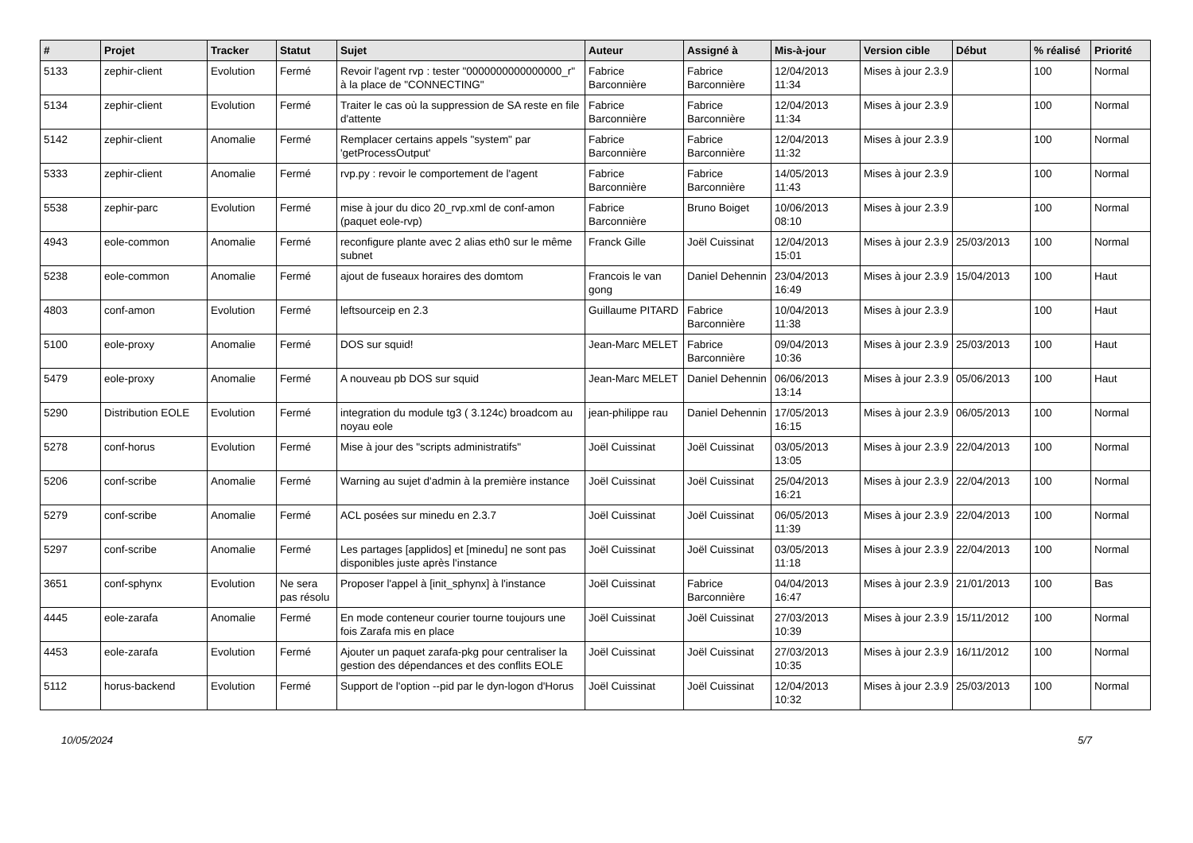| # | Projet | Tracker | Statut | Sujet | Auteur | Assigné à | Mis-à-jour | Version cible | Début | % réalisé | Priorité |
| --- | --- | --- | --- | --- | --- | --- | --- | --- | --- | --- | --- |
| 5133 | zephir-client | Evolution | Fermé | Revoir l'agent rvp : tester "0000000000000000_r" à la place de "CONNECTING" | Fabrice Barconnière | Fabrice Barconnière | 12/04/2013 11:34 | Mises à jour 2.3.9 | | 100 | Normal |
| 5134 | zephir-client | Evolution | Fermé | Traiter le cas où la suppression de SA reste en file d'attente | Fabrice Barconnière | Fabrice Barconnière | 12/04/2013 11:34 | Mises à jour 2.3.9 | | 100 | Normal |
| 5142 | zephir-client | Anomalie | Fermé | Remplacer certains appels "system" par 'getProcessOutput' | Fabrice Barconnière | Fabrice Barconnière | 12/04/2013 11:32 | Mises à jour 2.3.9 | | 100 | Normal |
| 5333 | zephir-client | Anomalie | Fermé | rvp.py : revoir le comportement de l'agent | Fabrice Barconnière | Fabrice Barconnière | 14/05/2013 11:43 | Mises à jour 2.3.9 | | 100 | Normal |
| 5538 | zephir-parc | Evolution | Fermé | mise à jour du dico 20_rvp.xml de conf-amon (paquet eole-rvp) | Fabrice Barconnière | Bruno Boiget | 10/06/2013 08:10 | Mises à jour 2.3.9 | | 100 | Normal |
| 4943 | eole-common | Anomalie | Fermé | reconfigure plante avec 2 alias eth0 sur le même subnet | Franck Gille | Joël Cuissinat | 12/04/2013 15:01 | Mises à jour 2.3.9 | 25/03/2013 | 100 | Normal |
| 5238 | eole-common | Anomalie | Fermé | ajout de fuseaux horaires des domtom | Francois le van gong | Daniel Dehennin | 23/04/2013 16:49 | Mises à jour 2.3.9 | 15/04/2013 | 100 | Haut |
| 4803 | conf-amon | Evolution | Fermé | leftsourceip en 2.3 | Guillaume PITARD | Fabrice Barconnière | 10/04/2013 11:38 | Mises à jour 2.3.9 | | 100 | Haut |
| 5100 | eole-proxy | Anomalie | Fermé | DOS sur squid! | Jean-Marc MELET | Fabrice Barconnière | 09/04/2013 10:36 | Mises à jour 2.3.9 | 25/03/2013 | 100 | Haut |
| 5479 | eole-proxy | Anomalie | Fermé | A nouveau pb DOS sur squid | Jean-Marc MELET | Daniel Dehennin | 06/06/2013 13:14 | Mises à jour 2.3.9 | 05/06/2013 | 100 | Haut |
| 5290 | Distribution EOLE | Evolution | Fermé | integration du module tg3 ( 3.124c) broadcom au noyau eole | jean-philippe rau | Daniel Dehennin | 17/05/2013 16:15 | Mises à jour 2.3.9 | 06/05/2013 | 100 | Normal |
| 5278 | conf-horus | Evolution | Fermé | Mise à jour des "scripts administratifs" | Joël Cuissinat | Joël Cuissinat | 03/05/2013 13:05 | Mises à jour 2.3.9 | 22/04/2013 | 100 | Normal |
| 5206 | conf-scribe | Anomalie | Fermé | Warning au sujet d'admin à la première instance | Joël Cuissinat | Joël Cuissinat | 25/04/2013 16:21 | Mises à jour 2.3.9 | 22/04/2013 | 100 | Normal |
| 5279 | conf-scribe | Anomalie | Fermé | ACL posées sur minedu en 2.3.7 | Joël Cuissinat | Joël Cuissinat | 06/05/2013 11:39 | Mises à jour 2.3.9 | 22/04/2013 | 100 | Normal |
| 5297 | conf-scribe | Anomalie | Fermé | Les partages [applidos] et [minedu] ne sont pas disponibles juste après l'instance | Joël Cuissinat | Joël Cuissinat | 03/05/2013 11:18 | Mises à jour 2.3.9 | 22/04/2013 | 100 | Normal |
| 3651 | conf-sphynx | Evolution | Ne sera pas résolu | Proposer l'appel à [init_sphynx] à l'instance | Joël Cuissinat | Fabrice Barconnière | 04/04/2013 16:47 | Mises à jour 2.3.9 | 21/01/2013 | 100 | Bas |
| 4445 | eole-zarafa | Anomalie | Fermé | En mode conteneur courier tourne toujours une fois Zarafa mis en place | Joël Cuissinat | Joël Cuissinat | 27/03/2013 10:39 | Mises à jour 2.3.9 | 15/11/2012 | 100 | Normal |
| 4453 | eole-zarafa | Evolution | Fermé | Ajouter un paquet zarafa-pkg pour centraliser la gestion des dépendances et des conflits EOLE | Joël Cuissinat | Joël Cuissinat | 27/03/2013 10:35 | Mises à jour 2.3.9 | 16/11/2012 | 100 | Normal |
| 5112 | horus-backend | Evolution | Fermé | Support de l'option --pid par le dyn-logon d'Horus | Joël Cuissinat | Joël Cuissinat | 12/04/2013 10:32 | Mises à jour 2.3.9 | 25/03/2013 | 100 | Normal |
10/05/2024 5/7